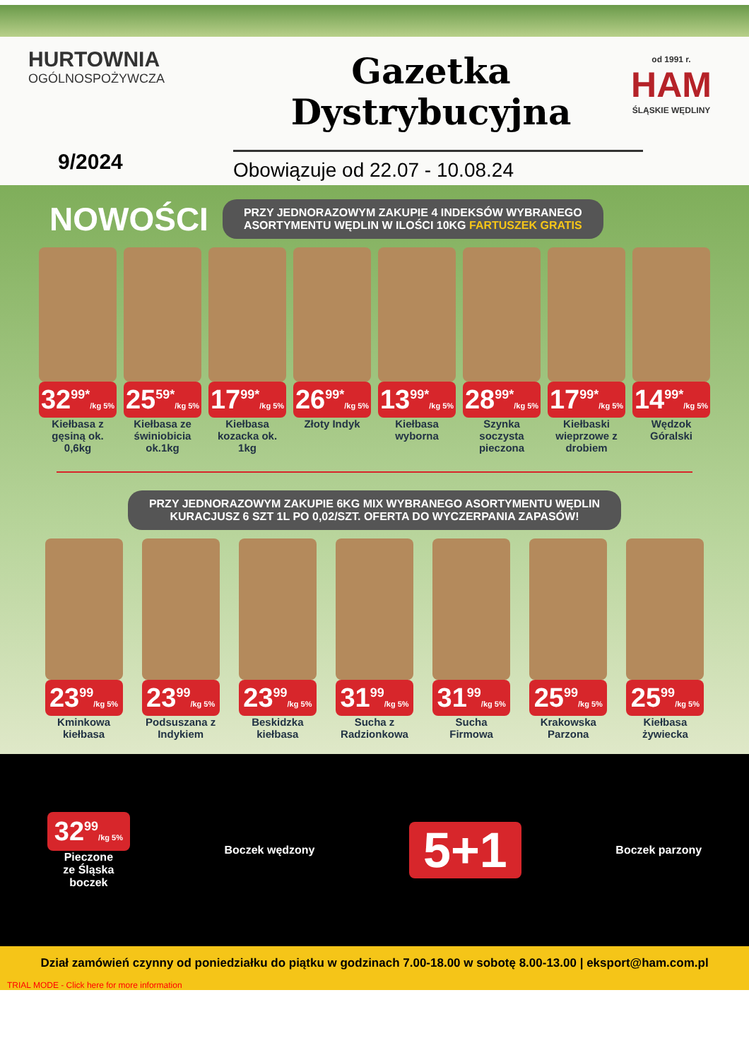HURTOWNIA
OGÓLNOSPOŻYWCZA
Gazetka
Dystrybucyjna
od 1991 r.
HAM
ŚLĄSKIE WĘDLINY
9/2024 Obowiązuje od 22.07 - 10.08.24
NOWOŚCI
PRZY JEDNORAZOWYM ZAKUPIE 4 INDEKSÓW WYBRANEGO
ASORTYMENTU WĘDLIN W ILOŚCI 10KG FARTUSZEK GRATIS
32<sup>99*</sup>/kg 5%
Kiełbasa z gęsiną ok. 0,6kg
25<sup>59*</sup>/kg 5%
Kiełbasa ze świniobicia ok.1kg
17<sup>99*</sup>/kg 5%
Kiełbasa kozacka ok. 1kg
26<sup>99*</sup>/kg 5%
Złoty Indyk
13<sup>99*</sup>/kg 5%
Kiełbasa wyborna
28<sup>99*</sup>/kg 5%
Szynka soczysta pieczona
17<sup>99*</sup>/kg 5%
Kiełbaski wieprzowe z drobiem
14<sup>99*</sup>/kg 5%
Wędzok Góralski
PRZY JEDNORAZOWYM ZAKUPIE 6KG MIX WYBRANEGO ASORTYMENTU WĘDLIN
KURACJUSZ 6 SZT 1L PO 0,02/SZT. OFERTA DO WYCZERPANIA ZAPASÓW!
23<sup>99</sup>/kg 5%
Kminkowa kiełbasa
23<sup>99</sup>/kg 5%
Podsuszana z Indykiem
23<sup>99</sup>/kg 5%
Beskidzka kiełbasa
31<sup>99</sup>/kg 5%
Sucha z Radzionkowa
31<sup>99</sup>/kg 5%
Sucha Firmowa
25<sup>99</sup>/kg 5%
Krakowska Parzona
25<sup>99</sup>/kg 5%
Kiełbasa żywiecka
32<sup>99</sup>/kg 5%
Pieczone
ze Śląska
boczek
Boczek wędzony
5+1
Boczek parzony
Dział zamówień czynny od poniedziałku do piątku w godzinach 7.00-18.00 w sobotę 8.00-13.00 | eksport@ham.com.pl
TRIAL MODE - Click here for more information